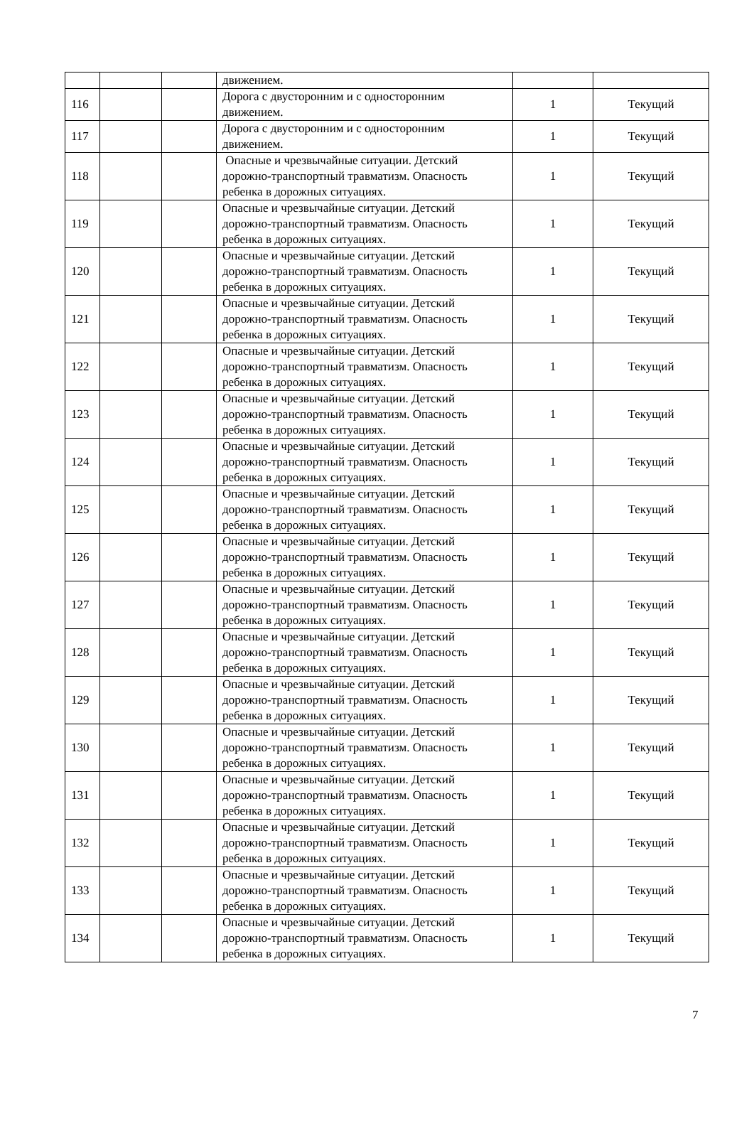| | | | движением. | | |
| 116 | | | Дорога с двусторонним и с односторонним движением. | 1 | Текущий |
| 117 | | | Дорога с двусторонним и с односторонним движением. | 1 | Текущий |
| 118 | | | Опасные и чрезвычайные ситуации. Детский дорожно-транспортный травматизм. Опасность ребенка в дорожных ситуациях. | 1 | Текущий |
| 119 | | | Опасные и чрезвычайные ситуации. Детский дорожно-транспортный травматизм. Опасность ребенка в дорожных ситуациях. | 1 | Текущий |
| 120 | | | Опасные и чрезвычайные ситуации. Детский дорожно-транспортный травматизм. Опасность ребенка в дорожных ситуациях. | 1 | Текущий |
| 121 | | | Опасные и чрезвычайные ситуации. Детский дорожно-транспортный травматизм. Опасность ребенка в дорожных ситуациях. | 1 | Текущий |
| 122 | | | Опасные и чрезвычайные ситуации. Детский дорожно-транспортный травматизм. Опасность ребенка в дорожных ситуациях. | 1 | Текущий |
| 123 | | | Опасные и чрезвычайные ситуации. Детский дорожно-транспортный травматизм. Опасность ребенка в дорожных ситуациях. | 1 | Текущий |
| 124 | | | Опасные и чрезвычайные ситуации. Детский дорожно-транспортный травматизм. Опасность ребенка в дорожных ситуациях. | 1 | Текущий |
| 125 | | | Опасные и чрезвычайные ситуации. Детский дорожно-транспортный травматизм. Опасность ребенка в дорожных ситуациях. | 1 | Текущий |
| 126 | | | Опасные и чрезвычайные ситуации. Детский дорожно-транспортный травматизм. Опасность ребенка в дорожных ситуациях. | 1 | Текущий |
| 127 | | | Опасные и чрезвычайные ситуации. Детский дорожно-транспортный травматизм. Опасность ребенка в дорожных ситуациях. | 1 | Текущий |
| 128 | | | Опасные и чрезвычайные ситуации. Детский дорожно-транспортный травматизм. Опасность ребенка в дорожных ситуациях. | 1 | Текущий |
| 129 | | | Опасные и чрезвычайные ситуации. Детский дорожно-транспортный травматизм. Опасность ребенка в дорожных ситуациях. | 1 | Текущий |
| 130 | | | Опасные и чрезвычайные ситуации. Детский дорожно-транспортный травматизм. Опасность ребенка в дорожных ситуациях. | 1 | Текущий |
| 131 | | | Опасные и чрезвычайные ситуации. Детский дорожно-транспортный травматизм. Опасность ребенка в дорожных ситуациях. | 1 | Текущий |
| 132 | | | Опасные и чрезвычайные ситуации. Детский дорожно-транспортный травматизм. Опасность ребенка в дорожных ситуациях. | 1 | Текущий |
| 133 | | | Опасные и чрезвычайные ситуации. Детский дорожно-транспортный травматизм. Опасность ребенка в дорожных ситуациях. | 1 | Текущий |
| 134 | | | Опасные и чрезвычайные ситуации. Детский дорожно-транспортный травматизм. Опасность ребенка в дорожных ситуациях. | 1 | Текущий |
7